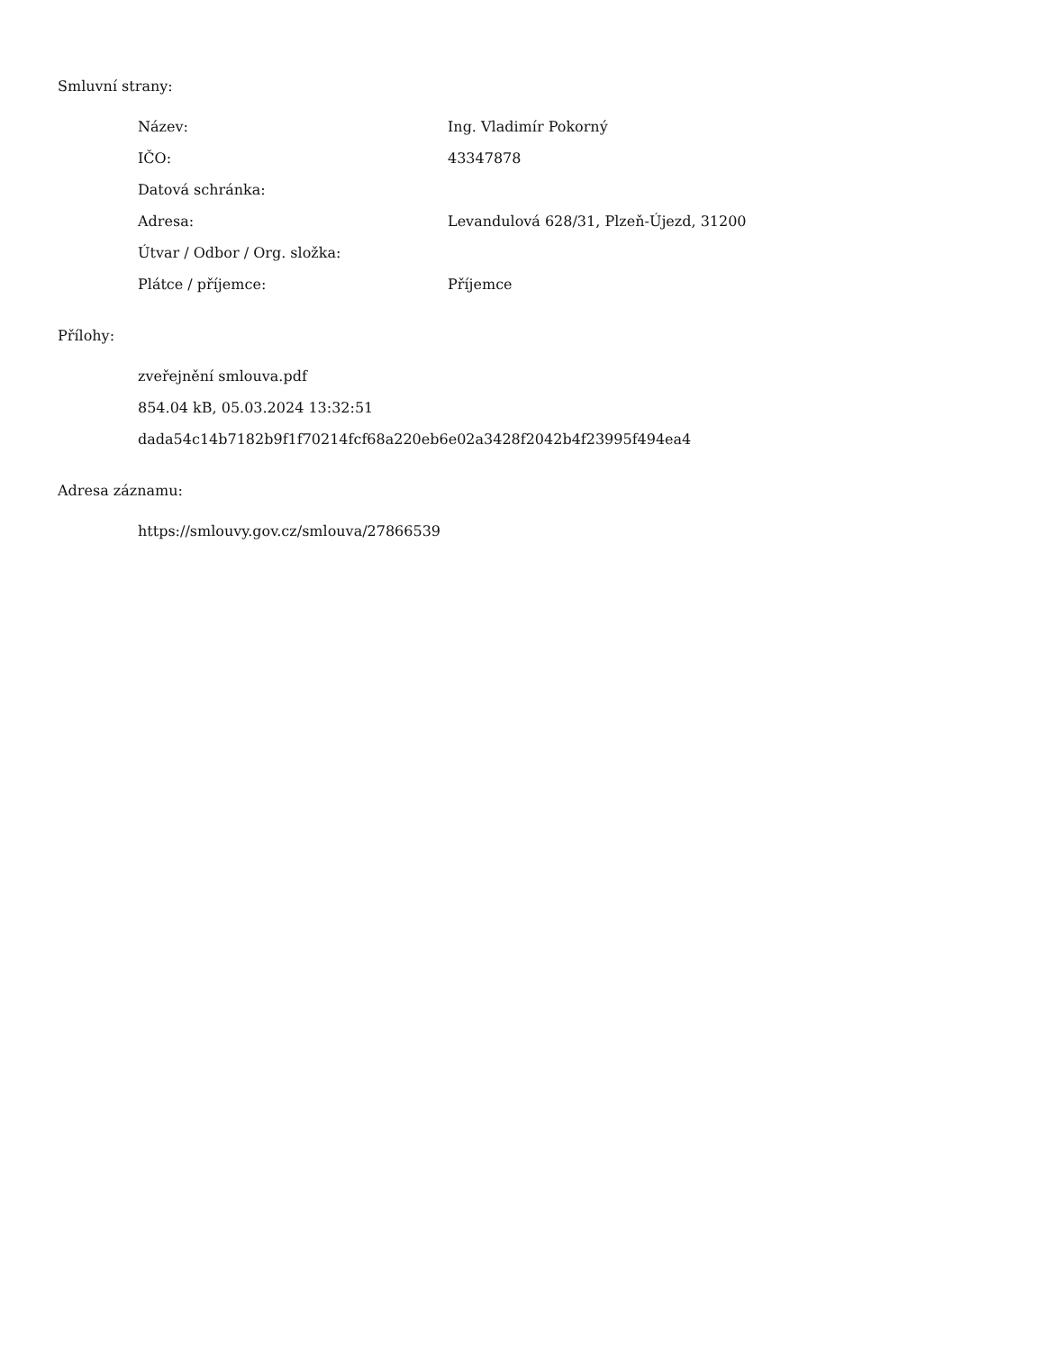Smluvní strany:
| Název: | Ing. Vladimír Pokorný |
| IČO: | 43347878 |
| Datová schránka: | |
| Adresa: | Levandulová 628/31, Plzeň-Újezd, 31200 |
| Útvar / Odbor / Org. složka: | |
| Plátce / příjemce: | Příjemce |
Přílohy:
zveřejnění smlouva.pdf
854.04 kB, 05.03.2024 13:32:51
dada54c14b7182b9f1f70214fcf68a220eb6e02a3428f2042b4f23995f494ea4
Adresa záznamu:
https://smlouvy.gov.cz/smlouva/27866539